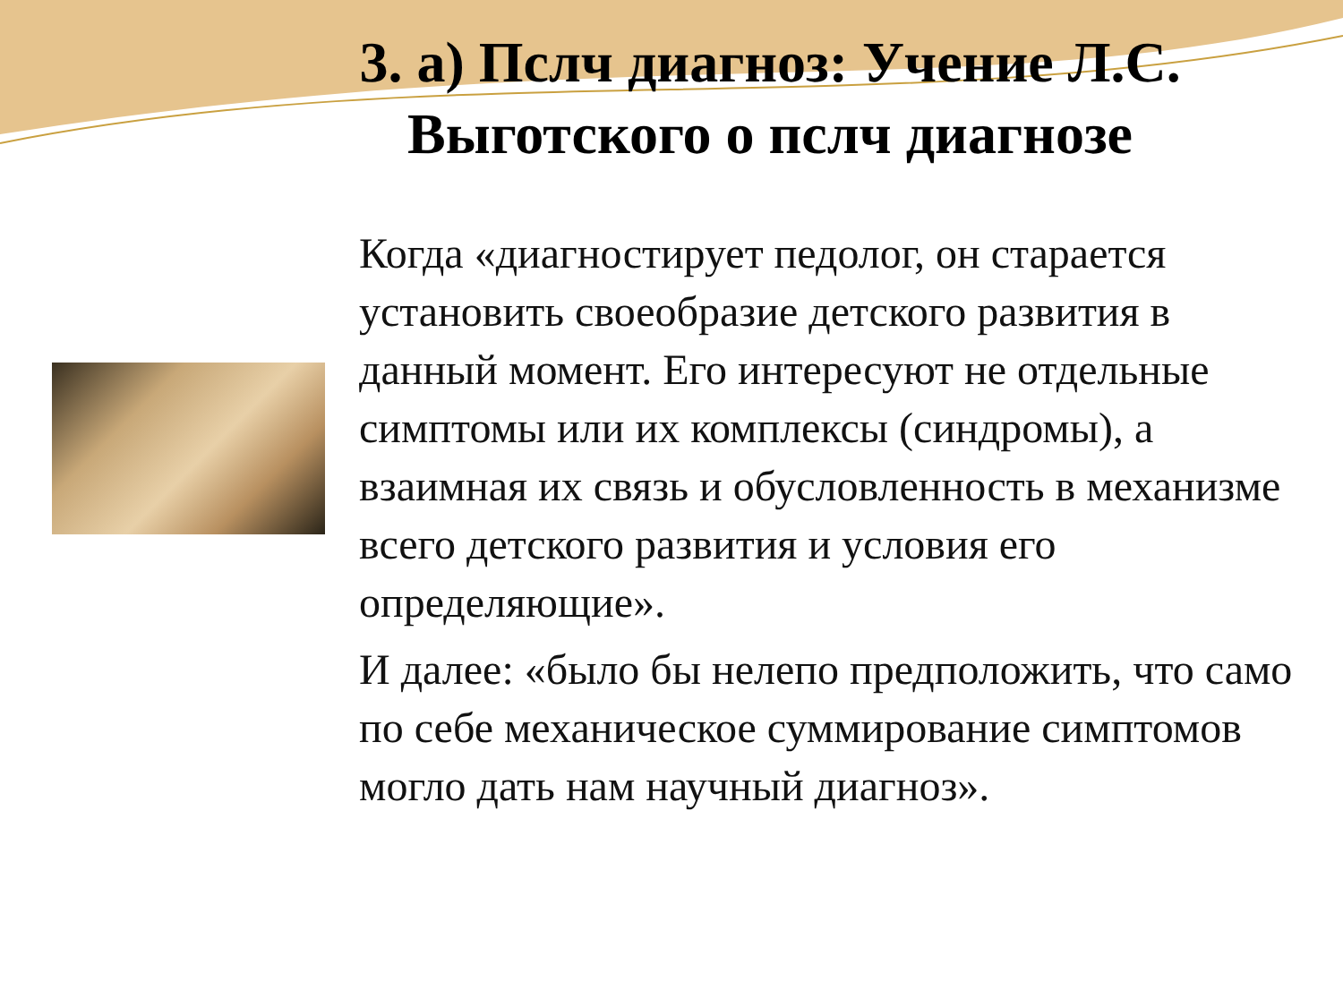3. а) Пслч диагноз: Учение Л.С. Выготского о пслч диагнозе
Когда «диагностирует педолог, он старается установить своеобразие детского развития в данный момент. Его интересуют не отдельные симптомы или их комплексы (синдромы), а взаимная их связь и обусловленность в механизме всего детского развития и условия его определяющие».
И далее: «было бы нелепо предположить, что само по себе механическое суммирование симптомов могло дать нам научный диагноз».